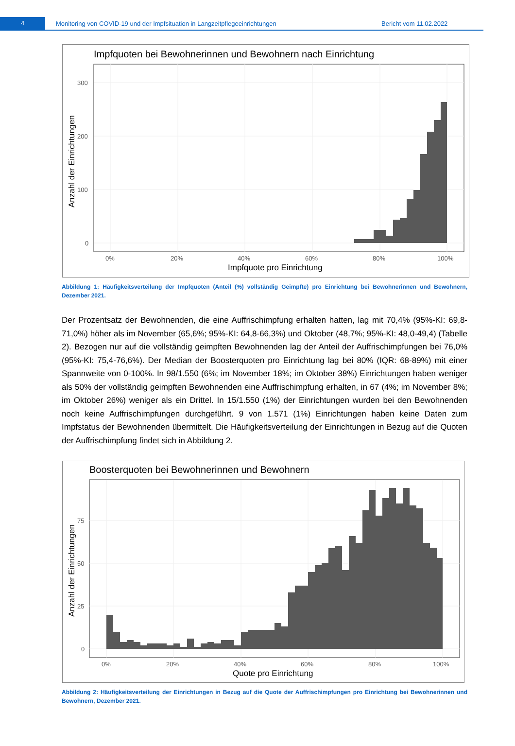4
Monitoring von COVID-19 und der Impfsituation in Langzeitpflegeeinrichtungen Bericht vom 11.02.2022
Impfquoten bei Bewohnerinnen und Bewohnern nach Einrichtung
300
200
100
0
0%
20%
40%
60%
80%
100%
Impfquote pro Einrichtung
Anzahl der Einrichtungen
Abbildung 1: Häufigkeitsverteilung der Impfquoten (Anteil (%) vollständig Geimpfte) pro Einrichtung bei Bewohnerinnen und Bewohnern, Dezember 2021.
Der Prozentsatz der Bewohnenden, die eine Auffrischimpfung erhalten hatten, lag mit 70,4% (95%-KI: 69,8-71,0%) höher als im November (65,6%; 95%-KI: 64,8-66,3%) und Oktober (48,7%; 95%-KI: 48,0-49,4) (Tabelle 2). Bezogen nur auf die vollständig geimpften Bewohnenden lag der Anteil der Auffrischimpfungen bei 76,0% (95%-KI: 75,4-76,6%). Der Median der Boosterquoten pro Einrichtung lag bei 80% (IQR: 68-89%) mit einer Spannweite von 0-100%. In 98/1.550 (6%; im November 18%; im Oktober 38%) Einrichtungen haben weniger als 50% der vollständig geimpften Bewohnenden eine Auffrischimpfung erhalten, in 67 (4%; im November 8%; im Oktober 26%) weniger als ein Drittel. In 15/1.550 (1%) der Einrichtungen wurden bei den Bewohnenden noch keine Auffrischimpfungen durchgeführt. 9 von 1.571 (1%) Einrichtungen haben keine Daten zum Impfstatus der Bewohnenden übermittelt. Die Häufigkeitsverteilung der Einrichtungen in Bezug auf die Quoten der Auffrischimpfung findet sich in Abbildung 2.
Boosterquoten bei Bewohnerinnen und Bewohnern
75
50
25
0
0%
20%
40%
60%
80%
100%
Quote pro Einrichtung
Anzahl der Einrichtungen
Abbildung 2: Häufigkeitsverteilung der Einrichtungen in Bezug auf die Quote der Auffrischimpfungen pro Einrichtung bei Bewohnerinnen und Bewohnern, Dezember 2021.